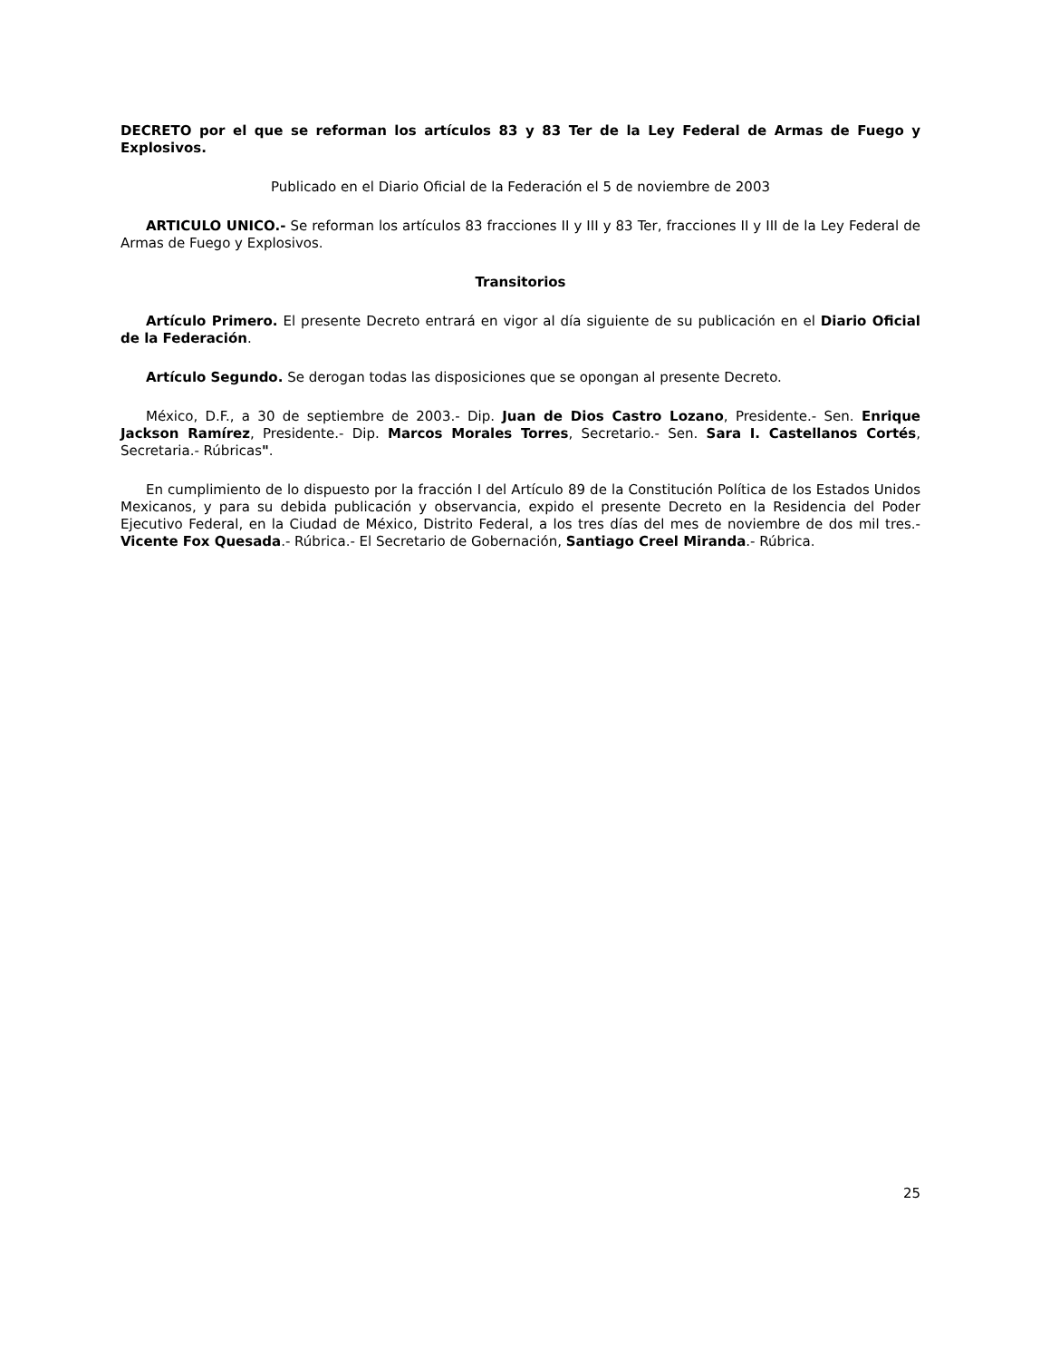DECRETO por el que se reforman los artículos 83 y 83 Ter de la Ley Federal de Armas de Fuego y Explosivos.
Publicado en el Diario Oficial de la Federación el 5 de noviembre de 2003
ARTICULO UNICO.- Se reforman los artículos 83 fracciones II y III y 83 Ter, fracciones II y III de la Ley Federal de Armas de Fuego y Explosivos.
Transitorios
Artículo Primero. El presente Decreto entrará en vigor al día siguiente de su publicación en el Diario Oficial de la Federación.
Artículo Segundo. Se derogan todas las disposiciones que se opongan al presente Decreto.
México, D.F., a 30 de septiembre de 2003.- Dip. Juan de Dios Castro Lozano, Presidente.- Sen. Enrique Jackson Ramírez, Presidente.- Dip. Marcos Morales Torres, Secretario.- Sen. Sara I. Castellanos Cortés, Secretaria.- Rúbricas".
En cumplimiento de lo dispuesto por la fracción I del Artículo 89 de la Constitución Política de los Estados Unidos Mexicanos, y para su debida publicación y observancia, expido el presente Decreto en la Residencia del Poder Ejecutivo Federal, en la Ciudad de México, Distrito Federal, a los tres días del mes de noviembre de dos mil tres.- Vicente Fox Quesada.- Rúbrica.- El Secretario de Gobernación, Santiago Creel Miranda.- Rúbrica.
25